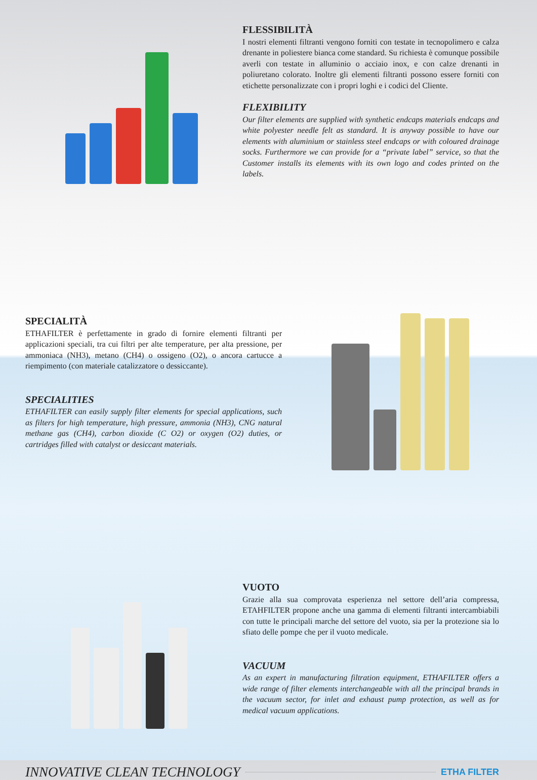FLESSIBILITÀ
I nostri elementi filtranti vengono forniti con testate in tecnopolimero e calza drenante in poliestere bianca come standard. Su richiesta è comunque possibile averli con testate in alluminio o acciaio inox, e con calze drenanti in poliuretano colorato. Inoltre gli elementi filtranti possono essere forniti con etichette personalizzate con i propri loghi e i codici del Cliente.
FLEXIBILITY
Our filter elements are supplied with synthetic endcaps materials endcaps and white polyester needle felt as standard. It is anyway possible to have our elements with aluminium or stainless steel endcaps or with coloured drainage socks. Furthermore we can provide for a “private label” service, so that the Customer installs its elements with its own logo and codes printed on the labels.
SPECIALITÀ
ETHAFILTER è perfettamente in grado di fornire elementi filtranti per applicazioni speciali, tra cui filtri per alte temperature, per alta pressione, per ammoniaca (NH3), metano (CH4) o ossigeno (O2), o ancora cartucce a riempimento (con materiale catalizzatore o dessiccante).
SPECIALITIES
ETHAFILTER can easily supply filter elements for special applications, such as filters for high temperature, high pressure, ammonia (NH3), CNG natural methane gas (CH4), carbon dioxide (C O2) or oxygen (O2) duties, or cartridges filled with catalyst or desiccant materials.
VUOTO
Grazie alla sua comprovata esperienza nel settore dell’aria compressa, ETAHFILTER propone anche una gamma di elementi filtranti intercambiabili con tutte le principali marche del settore del vuoto, sia per la protezione sia lo sfiato delle pompe che per il vuoto medicale.
VACUUM
As an expert in manufacturing filtration equipment, ETHAFILTER offers a wide range of filter elements interchangeable with all the principal brands in the vacuum sector, for inlet and exhaust pump protection, as well as for medical vacuum applications.
INNOVATIVE CLEAN TECHNOLOGY
ETHA FILTER